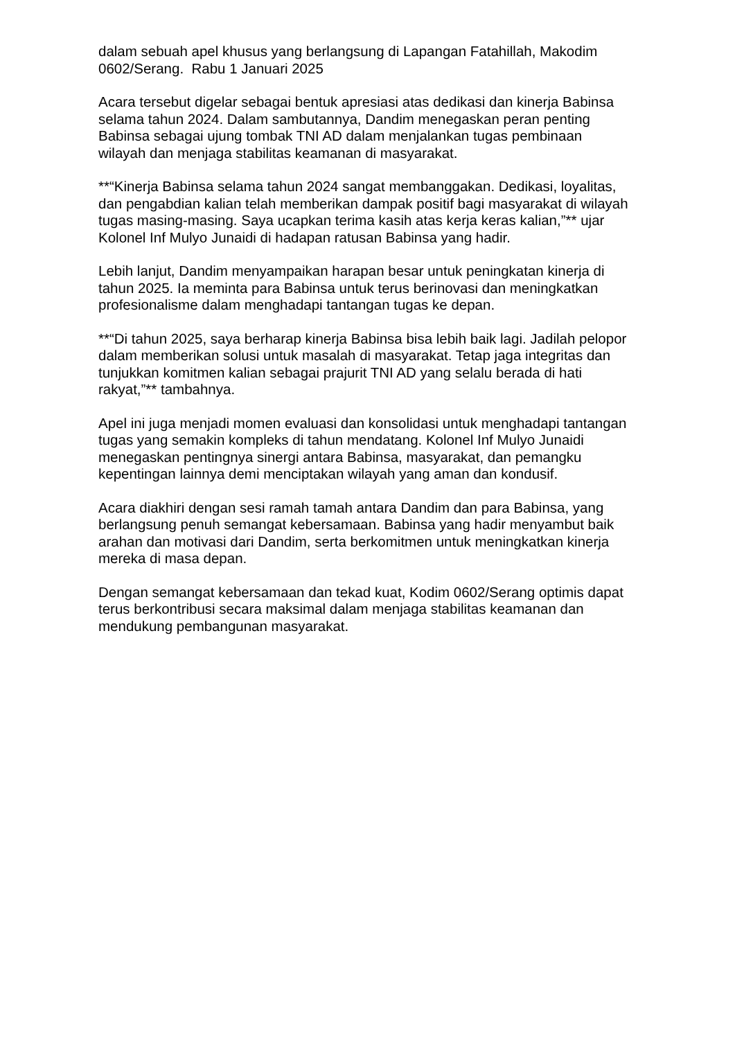dalam sebuah apel khusus yang berlangsung di Lapangan Fatahillah, Makodim 0602/Serang. Rabu 1 Januari 2025
Acara tersebut digelar sebagai bentuk apresiasi atas dedikasi dan kinerja Babinsa selama tahun 2024. Dalam sambutannya, Dandim menegaskan peran penting Babinsa sebagai ujung tombak TNI AD dalam menjalankan tugas pembinaan wilayah dan menjaga stabilitas keamanan di masyarakat.
**“Kinerja Babinsa selama tahun 2024 sangat membanggakan. Dedikasi, loyalitas, dan pengabdian kalian telah memberikan dampak positif bagi masyarakat di wilayah tugas masing-masing. Saya ucapkan terima kasih atas kerja keras kalian,”** ujar Kolonel Inf Mulyo Junaidi di hadapan ratusan Babinsa yang hadir.
Lebih lanjut, Dandim menyampaikan harapan besar untuk peningkatan kinerja di tahun 2025. Ia meminta para Babinsa untuk terus berinovasi dan meningkatkan profesionalisme dalam menghadapi tantangan tugas ke depan.
**“Di tahun 2025, saya berharap kinerja Babinsa bisa lebih baik lagi. Jadilah pelopor dalam memberikan solusi untuk masalah di masyarakat. Tetap jaga integritas dan tunjukkan komitmen kalian sebagai prajurit TNI AD yang selalu berada di hati rakyat,”** tambahnya.
Apel ini juga menjadi momen evaluasi dan konsolidasi untuk menghadapi tantangan tugas yang semakin kompleks di tahun mendatang. Kolonel Inf Mulyo Junaidi menegaskan pentingnya sinergi antara Babinsa, masyarakat, dan pemangku kepentingan lainnya demi menciptakan wilayah yang aman dan kondusif.
Acara diakhiri dengan sesi ramah tamah antara Dandim dan para Babinsa, yang berlangsung penuh semangat kebersamaan. Babinsa yang hadir menyambut baik arahan dan motivasi dari Dandim, serta berkomitmen untuk meningkatkan kinerja mereka di masa depan.
Dengan semangat kebersamaan dan tekad kuat, Kodim 0602/Serang optimis dapat terus berkontribusi secara maksimal dalam menjaga stabilitas keamanan dan mendukung pembangunan masyarakat.